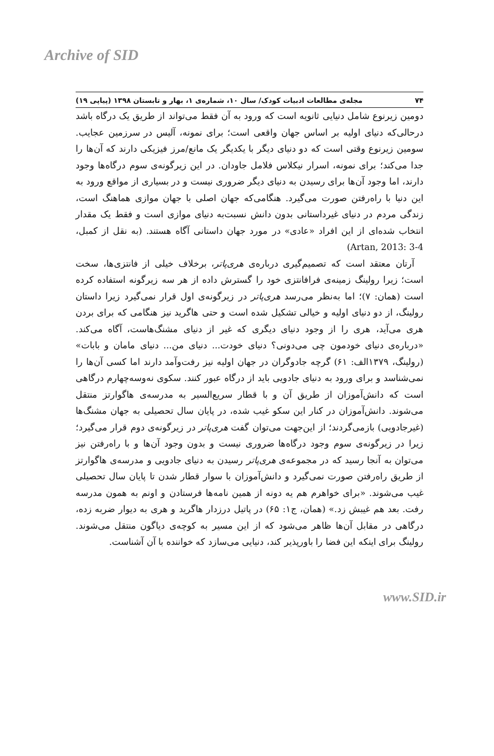Archive of SID
۷۴ مجله‌ی مطالعات ادبیات کودک/ سال ۱۰، شماره‌ی ۱، بهار و تابستان ۱۳۹۸ (پیاپی ۱۹)
دومین زیرنوع شامل دنیایی ثانویه است که ورود به آن فقط می‌تواند از طریق یک درگاه باشد درحالی‌که دنیای اولیه بر اساس جهان واقعی است؛ برای نمونه، آلیس در سرزمین عجایب. سومین زیرنوع وقتی است که دو دنیای دیگر با یکدیگر یک مانع/مرز فیزیکی دارند که آن‌ها را جدا می‌کند؛ برای نمونه، اسرار نیکلاس فلامل جاودان. در این زیرگونه‌ی سوم درگاه‌ها وجود دارند، اما وجود آن‌ها برای رسیدن به دنیای دیگر ضروری نیست و در بسیاری از مواقع ورود به این دنیا با راه‌رفتن صورت می‌گیرد. هنگامی‌که جهان اصلی با جهان موازی هماهنگ است، زندگی مردم در دنیای غیرداستانی بدون دانش نسبت‌به دنیای موازی است و فقط یک مقدار انتخاب شده‌ای از این افراد «عادی» در مورد جهان داستانی آگاه هستند. (به نقل از کمبل، Artan, 2013: 3-4)
آرتان معتقد است که تصمیم‌گیری درباره‌ی هری‌پاتر، برخلاف خیلی از فانتزی‌ها، سخت است؛ زیرا رولینگ زمینه‌ی فرافانتزی خود را گسترش داده از هر سه زیرگونه استفاده کرده است (همان: ۷)؛ اما به‌نظر می‌رسد هری‌پاتر در زیرگونه‌ی اول قرار نمی‌گیرد زیرا داستان رولینگ، از دو دنیای اولیه و خیالی تشکیل شده است و حتی هاگرید نیز هنگامی که برای بردن هری می‌آید، هری را از وجود دنیای دیگری که غیر از دنیای مشنگ‌هاست، آگاه می‌کند. «درباره‌ی دنیای خودمون چی می‌دونی؟ دنیای خودت... دنیای من... دنیای مامان و بابات» (رولینگ، ۱۳۷۹الف: ۶۱) گرچه جادوگران در جهان اولیه نیز رفت‌وآمد دارند اما کسی آن‌ها را نمی‌شناسد و برای ورود به دنیای جادویی باید از درگاه عبور کنند. سکوی نه‌وسه‌چهارم درگاهی است که دانش‌آموزان از طریق آن و با قطار سریع‌السیر به مدرسه‌ی هاگوارتز منتقل می‌شوند. دانش‌آموزان در کنار این سکو غیب شده، در پایان سال تحصیلی به جهان مشنگ‌ها (غیرجادویی) بازمی‌گردند؛ از این‌جهت می‌توان گفت هری‌پاتر در زیرگونه‌ی دوم قرار می‌گیرد؛ زیرا در زیرگونه‌ی سوم وجود درگاه‌ها ضروری نیست و بدون وجود آن‌ها و با راه‌رفتن نیز می‌توان به آنجا رسید که در مجموعه‌ی هری‌پاتر رسیدن به دنیای جادویی و مدرسه‌ی هاگوارتز از طریق راه‌رفتن صورت نمی‌گیرد و دانش‌آموزان با سوار قطار شدن تا پایان سال تحصیلی غیب می‌شوند. «برای خواهرم هم یه دونه از همین نامه‌ها فرستادن و اونم به همون مدرسه رفت. بعد هم غیبش زد.» (همان، ج۱: ۶۵) در پاتیل درزدار هاگرید و هری به دیوار ضربه زده، درگاهی در مقابل آن‌ها ظاهر می‌شود که از این مسیر به کوچه‌ی دیاگون منتقل می‌شوند. رولینگ برای اینکه این فضا را باورپذیر کند، دنیایی می‌سازد که خواننده با آن آشناست.
www.SID.ir